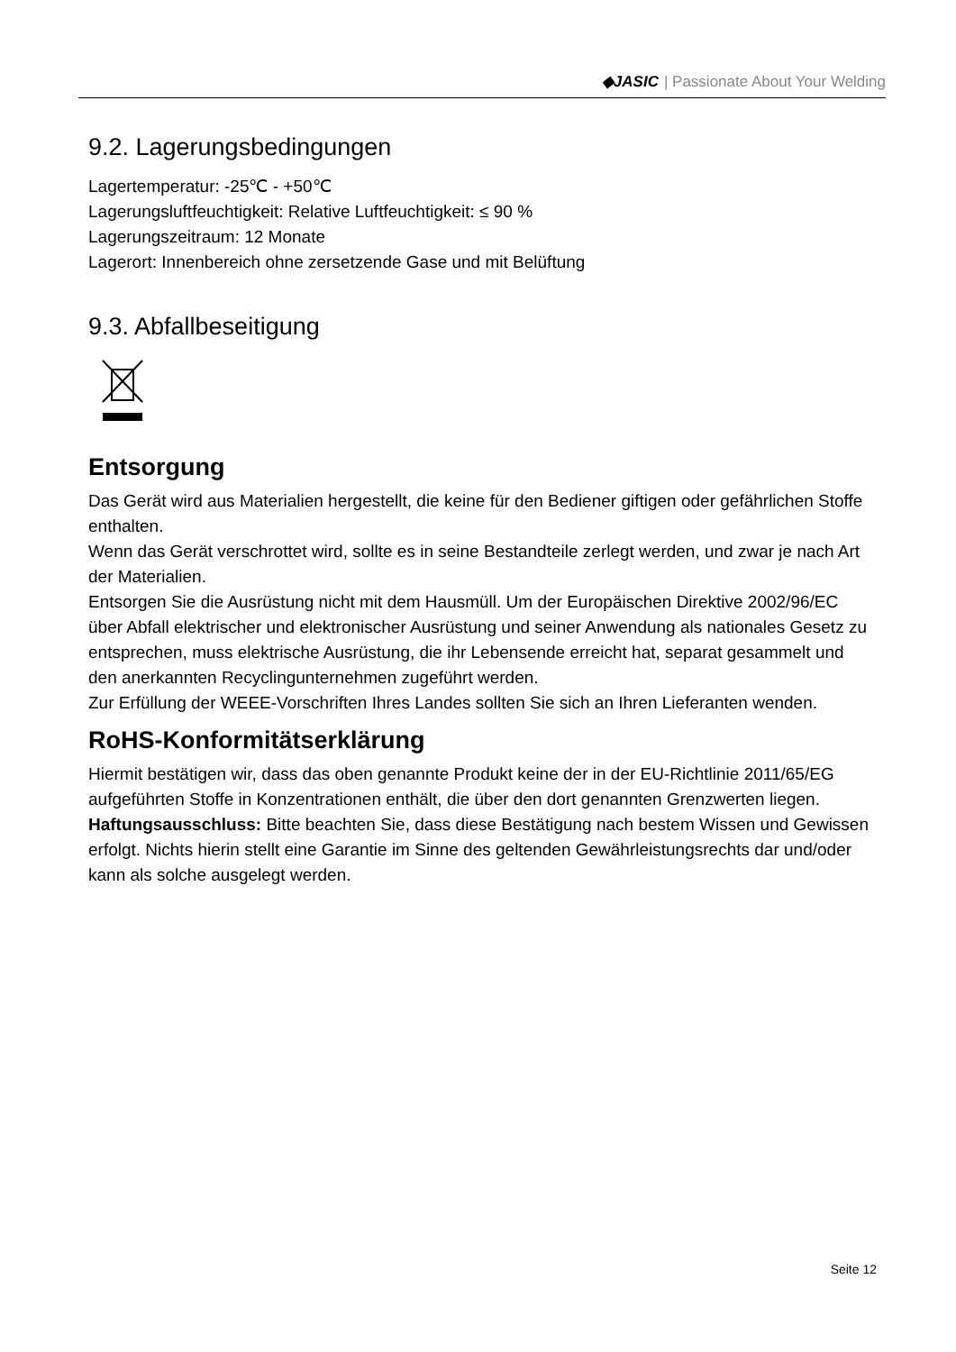◆JASIC | Passionate About Your Welding
9.2. Lagerungsbedingungen
Lagertemperatur: -25℃ - +50℃
Lagerungsluftfeuchtigkeit: Relative Luftfeuchtigkeit: ≤ 90 %
Lagerungszeitraum: 12 Monate
Lagerort: Innenbereich ohne zersetzende Gase und mit Belüftung
9.3. Abfallbeseitigung
Entsorgung
Das Gerät wird aus Materialien hergestellt, die keine für den Bediener giftigen oder gefährlichen Stoffe enthalten.
Wenn das Gerät verschrottet wird, sollte es in seine Bestandteile zerlegt werden, und zwar je nach Art der Materialien.
Entsorgen Sie die Ausrüstung nicht mit dem Hausmüll. Um der Europäischen Direktive 2002/96/EC über Abfall elektrischer und elektronischer Ausrüstung und seiner Anwendung als nationales Gesetz zu entsprechen, muss elektrische Ausrüstung, die ihr Lebensende erreicht hat, separat gesammelt und den anerkannten Recyclingunternehmen zugeführt werden.
Zur Erfüllung der WEEE-Vorschriften Ihres Landes sollten Sie sich an Ihren Lieferanten wenden.
RoHS-Konformitätserklärung
Hiermit bestätigen wir, dass das oben genannte Produkt keine der in der EU-Richtlinie 2011/65/EG aufgeführten Stoffe in Konzentrationen enthält, die über den dort genannten Grenzwerten liegen.
Haftungsausschluss: Bitte beachten Sie, dass diese Bestätigung nach bestem Wissen und Gewissen erfolgt. Nichts hierin stellt eine Garantie im Sinne des geltenden Gewährleistungsrechts dar und/oder kann als solche ausgelegt werden.
Seite 12